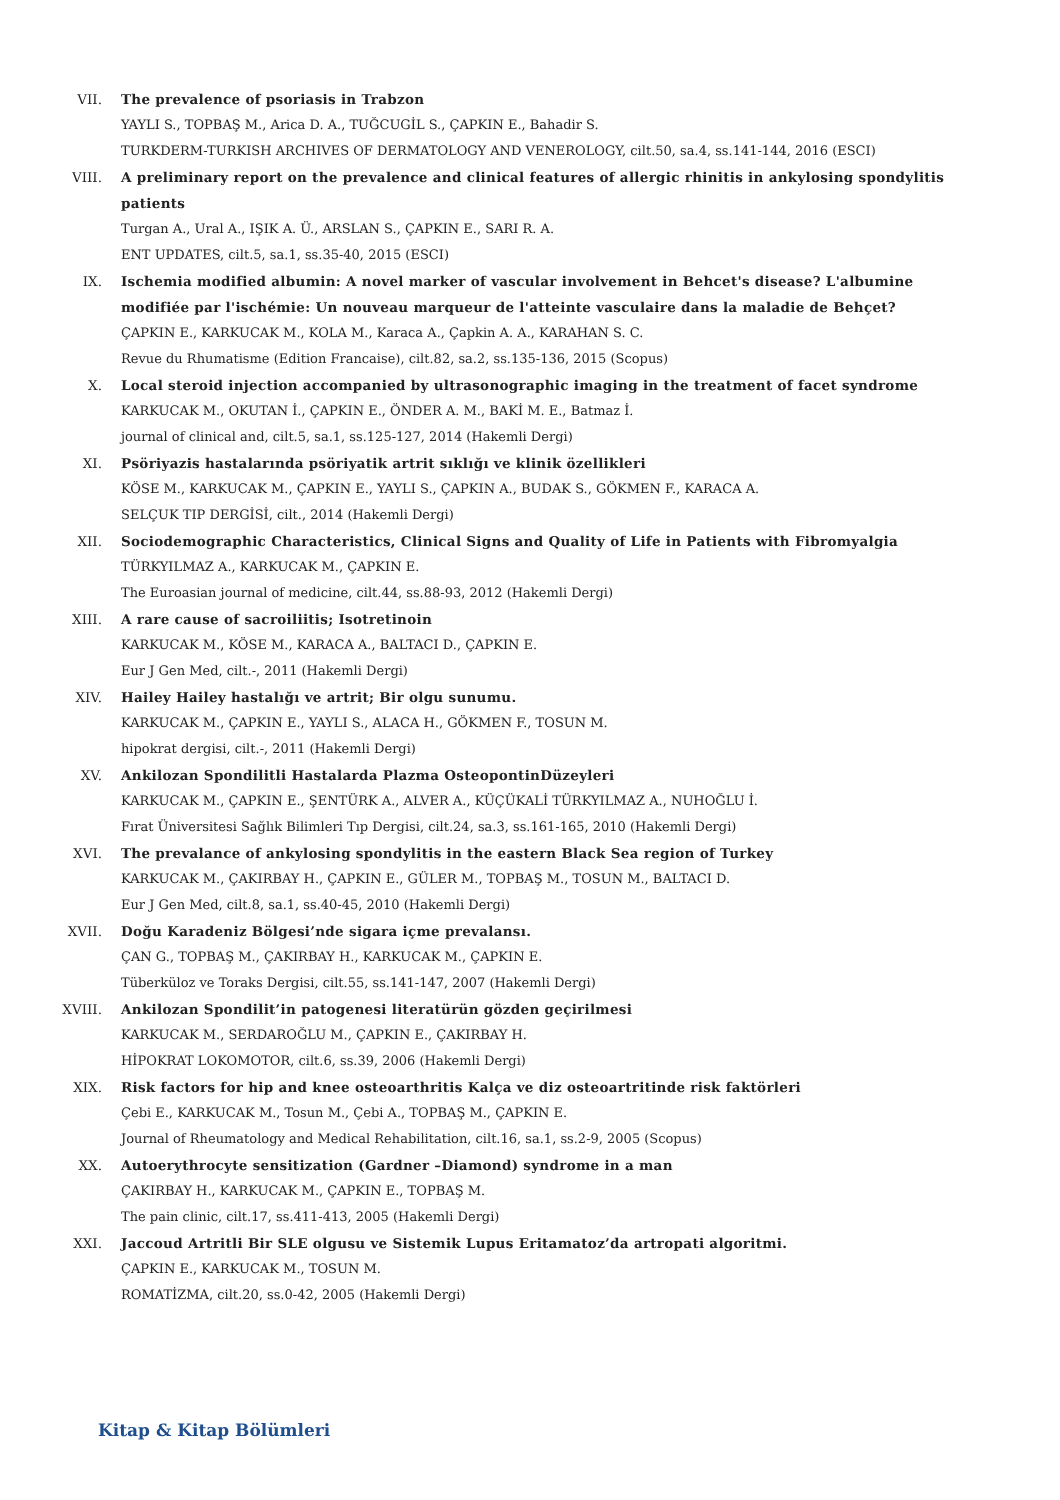VII. The prevalence of psoriasis in Trabzon
YAYLI S., TOPBAŞ M., Arica D. A., TUĞCUGİL S., ÇAPKIN E., Bahadir S.
TURKDERM-TURKISH ARCHIVES OF DERMATOLOGY AND VENEROLOGY, cilt.50, sa.4, ss.141-144, 2016 (ESCI)
VIII. A preliminary report on the prevalence and clinical features of allergic rhinitis in ankylosing spondylitis patients
Turgan A., Ural A., IŞIK A. Ü., ARSLAN S., ÇAPKIN E., SARI R. A.
ENT UPDATES, cilt.5, sa.1, ss.35-40, 2015 (ESCI)
IX. Ischemia modified albumin: A novel marker of vascular involvement in Behcet's disease? L'albumine modifiée par l'ischémie: Un nouveau marqueur de l'atteinte vasculaire dans la maladie de Behçet?
ÇAPKIN E., KARKUCAK M., KOLA M., Karaca A., Çapkin A. A., KARAHAN S. C.
Revue du Rhumatisme (Edition Francaise), cilt.82, sa.2, ss.135-136, 2015 (Scopus)
X. Local steroid injection accompanied by ultrasonographic imaging in the treatment of facet syndrome
KARKUCAK M., OKUTAN İ., ÇAPKIN E., ÖNDER A. M., BAKİ M. E., Batmaz İ.
journal of clinical and, cilt.5, sa.1, ss.125-127, 2014 (Hakemli Dergi)
XI. Psöriyazis hastalarında psöriyatik artrit sıklığı ve klinik özellikleri
KÖSE M., KARKUCAK M., ÇAPKIN E., YAYLI S., ÇAPKIN A., BUDAK S., GÖKMEN F., KARACA A.
SELÇUK TIP DERGİSİ, cilt., 2014 (Hakemli Dergi)
XII. Sociodemographic Characteristics, Clinical Signs and Quality of Life in Patients with Fibromyalgia
TÜRKYILMAZ A., KARKUCAK M., ÇAPKIN E.
The Euroasian journal of medicine, cilt.44, ss.88-93, 2012 (Hakemli Dergi)
XIII. A rare cause of sacroiliitis; Isotretinoin
KARKUCAK M., KÖSE M., KARACA A., BALTACI D., ÇAPKIN E.
Eur J Gen Med, cilt.-, 2011 (Hakemli Dergi)
XIV. Hailey Hailey hastalığı ve artrit; Bir olgu sunumu.
KARKUCAK M., ÇAPKIN E., YAYLI S., ALACA H., GÖKMEN F., TOSUN M.
hipokrat dergisi, cilt.-, 2011 (Hakemli Dergi)
XV. Ankilozan Spondilitli Hastalarda Plazma OsteopontinDüzeyleri
KARKUCAK M., ÇAPKIN E., ŞENTÜRK A., ALVER A., KÜÇÜKALİ TÜRKYILMAZ A., NUHOĞLU İ.
Fırat Üniversitesi Sağlık Bilimleri Tıp Dergisi, cilt.24, sa.3, ss.161-165, 2010 (Hakemli Dergi)
XVI. The prevalance of ankylosing spondylitis in the eastern Black Sea region of Turkey
KARKUCAK M., ÇAKIRBAY H., ÇAPKIN E., GÜLER M., TOPBAŞ M., TOSUN M., BALTACI D.
Eur J Gen Med, cilt.8, sa.1, ss.40-45, 2010 (Hakemli Dergi)
XVII. Doğu Karadeniz Bölgesi’nde sigara içme prevalansı.
ÇAN G., TOPBAŞ M., ÇAKIRBAY H., KARKUCAK M., ÇAPKIN E.
Tüberküloz ve Toraks Dergisi, cilt.55, ss.141-147, 2007 (Hakemli Dergi)
XVIII. Ankilozan Spondilit’in patogenesi literatürün gözden geçirilmesi
KARKUCAK M., SERDAROĞLU M., ÇAPKIN E., ÇAKIRBAY H.
HİPOKRAT LOKOMOTOR, cilt.6, ss.39, 2006 (Hakemli Dergi)
XIX. Risk factors for hip and knee osteoarthritis Kalça ve diz osteoartritinde risk faktörleri
Çebi E., KARKUCAK M., Tosun M., Çebi A., TOPBAŞ M., ÇAPKIN E.
Journal of Rheumatology and Medical Rehabilitation, cilt.16, sa.1, ss.2-9, 2005 (Scopus)
XX. Autoerythrocyte sensitization (Gardner –Diamond) syndrome in a man
ÇAKIRBAY H., KARKUCAK M., ÇAPKIN E., TOPBAŞ M.
The pain clinic, cilt.17, ss.411-413, 2005 (Hakemli Dergi)
XXI. Jaccoud Artritli Bir SLE olgusu ve Sistemik Lupus Eritamatoz’da artropati algoritmi.
ÇAPKIN E., KARKUCAK M., TOSUN M.
ROMATİZMA, cilt.20, ss.0-42, 2005 (Hakemli Dergi)
Kitap & Kitap Bölümleri